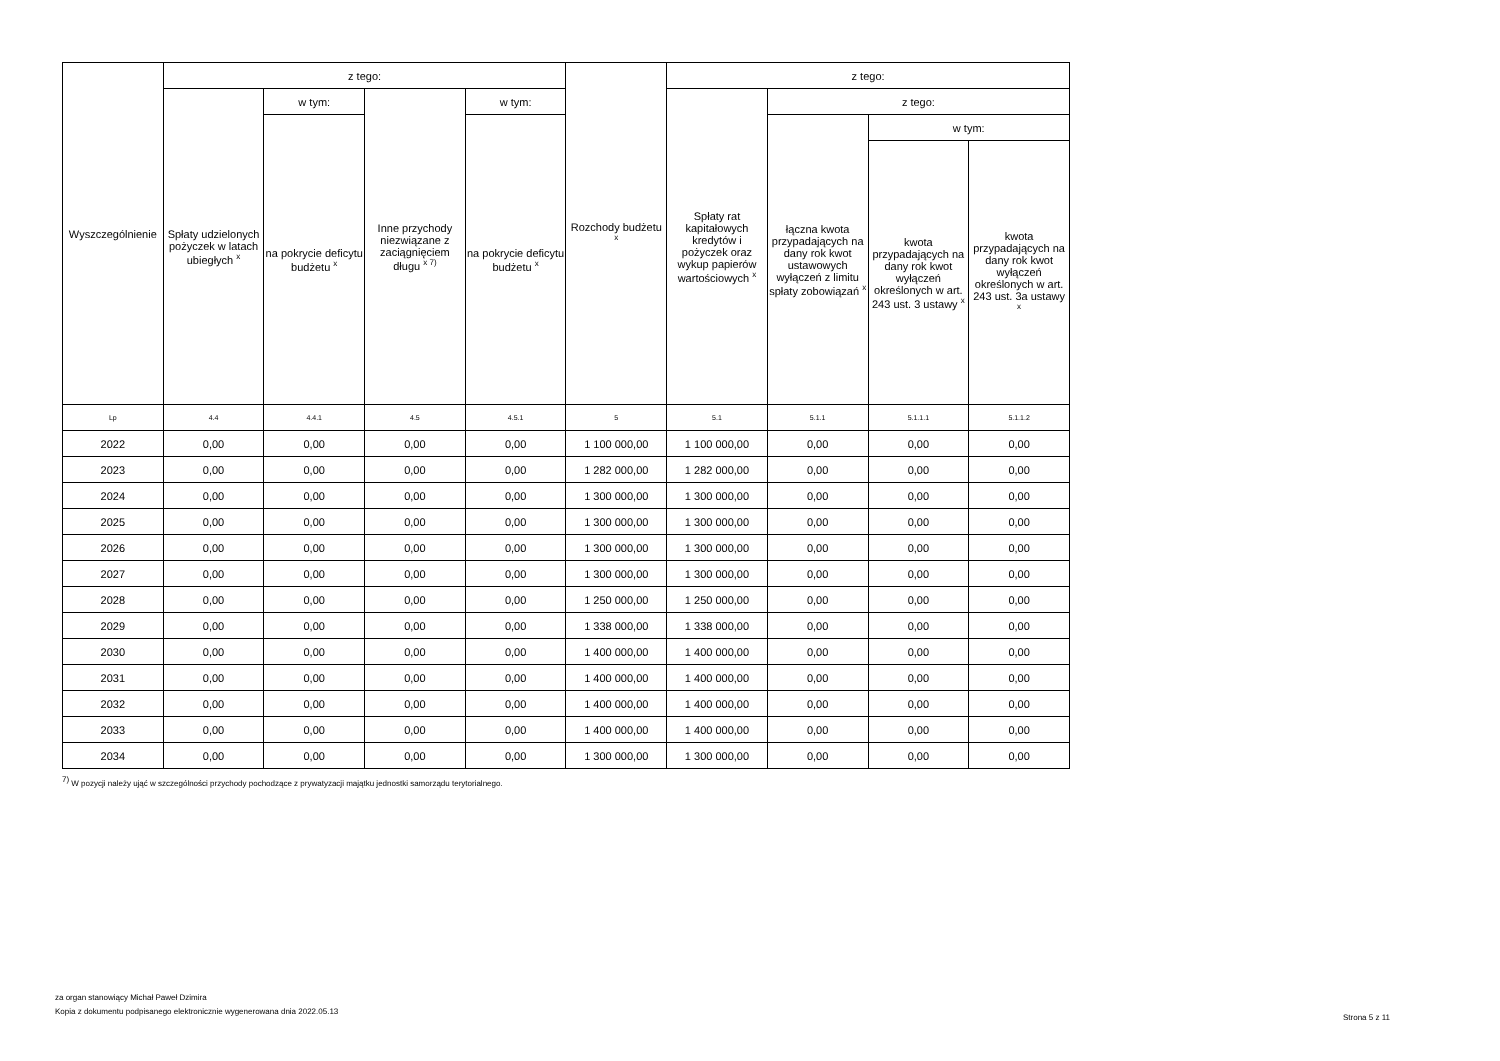| Wyszczególnienie | z tego: | | | | Rozchody budżetu <sup>x</sup> | z tego: | | | |
| --- | --- | --- | --- | --- | --- | --- | --- | --- | --- |
| | Spłaty udzielonych pożyczek w latach ubiegłych <sup>x</sup> | w tym: | Inne przychody niezwiązane z zaciągnięciem długu <sup>x 7)</sup> | w tym: | | Spłaty rat kapitałowych kredytów i pożyczek oraz wykup papierów wartościowych <sup>x</sup> | z tego: | | |
| | | na pokrycie deficytu budżetu <sup>x</sup> | | na pokrycie deficytu budżetu <sup>x</sup> | | | łączna kwota przypadających na dany rok kwot ustawowych wyłączeń z limitu spłaty zobowiązań <sup>x</sup> | w tym: | |
| | | | | | | | | kwota przypadających na dany rok kwot wyłączeń określonych w art. 243 ust. 3 ustawy <sup>x</sup> | kwota przypadających na dany rok kwot wyłączeń określonych w art. 243 ust. 3a ustawy <sup>x</sup> |
| Lp | 4.4 | 4.4.1 | 4.5 | 4.5.1 | 5 | 5.1 | 5.1.1 | 5.1.1.1 | 5.1.1.2 |
| 2022 | 0,00 | 0,00 | 0,00 | 0,00 | 1 100 000,00 | 1 100 000,00 | 0,00 | 0,00 | 0,00 |
| 2023 | 0,00 | 0,00 | 0,00 | 0,00 | 1 282 000,00 | 1 282 000,00 | 0,00 | 0,00 | 0,00 |
| 2024 | 0,00 | 0,00 | 0,00 | 0,00 | 1 300 000,00 | 1 300 000,00 | 0,00 | 0,00 | 0,00 |
| 2025 | 0,00 | 0,00 | 0,00 | 0,00 | 1 300 000,00 | 1 300 000,00 | 0,00 | 0,00 | 0,00 |
| 2026 | 0,00 | 0,00 | 0,00 | 0,00 | 1 300 000,00 | 1 300 000,00 | 0,00 | 0,00 | 0,00 |
| 2027 | 0,00 | 0,00 | 0,00 | 0,00 | 1 300 000,00 | 1 300 000,00 | 0,00 | 0,00 | 0,00 |
| 2028 | 0,00 | 0,00 | 0,00 | 0,00 | 1 250 000,00 | 1 250 000,00 | 0,00 | 0,00 | 0,00 |
| 2029 | 0,00 | 0,00 | 0,00 | 0,00 | 1 338 000,00 | 1 338 000,00 | 0,00 | 0,00 | 0,00 |
| 2030 | 0,00 | 0,00 | 0,00 | 0,00 | 1 400 000,00 | 1 400 000,00 | 0,00 | 0,00 | 0,00 |
| 2031 | 0,00 | 0,00 | 0,00 | 0,00 | 1 400 000,00 | 1 400 000,00 | 0,00 | 0,00 | 0,00 |
| 2032 | 0,00 | 0,00 | 0,00 | 0,00 | 1 400 000,00 | 1 400 000,00 | 0,00 | 0,00 | 0,00 |
| 2033 | 0,00 | 0,00 | 0,00 | 0,00 | 1 400 000,00 | 1 400 000,00 | 0,00 | 0,00 | 0,00 |
| 2034 | 0,00 | 0,00 | 0,00 | 0,00 | 1 300 000,00 | 1 300 000,00 | 0,00 | 0,00 | 0,00 |
<sup>7)</sup> W pozycji należy ująć w szczególności przychody pochodzące z prywatyzacji majątku jednostki samorządu terytorialnego.
za organ stanowiący Michał Paweł Dzimira
Kopia z dokumentu podpisanego elektronicznie wygenerowana dnia 2022.05.13
Strona 5 z 11